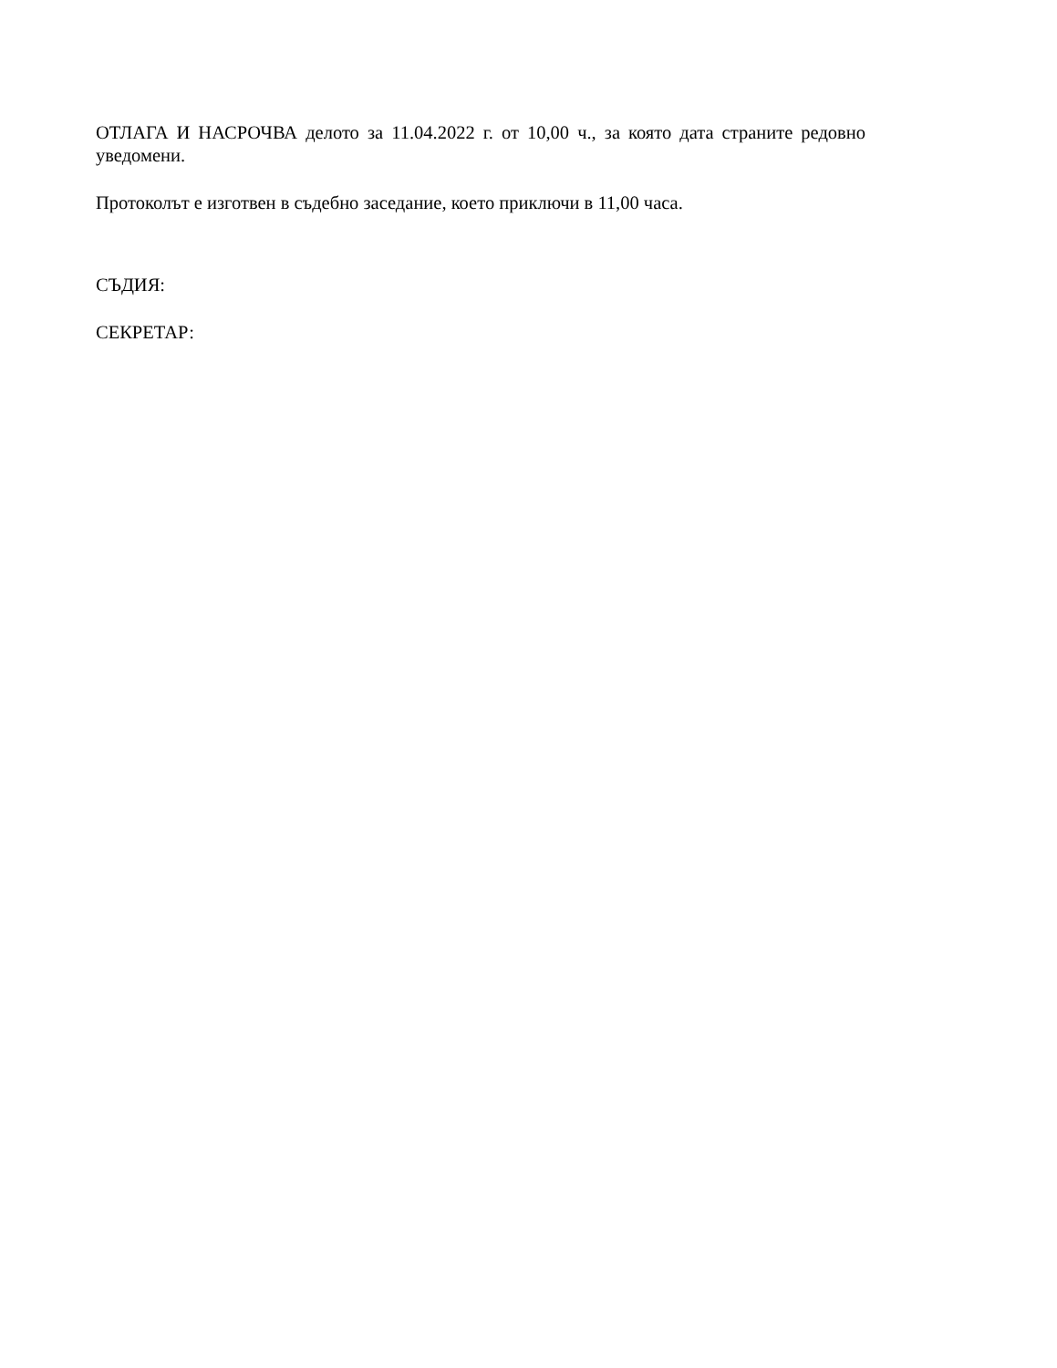ОТЛАГА И НАСРОЧВА делото за 11.04.2022 г. от 10,00 ч., за която дата страните редовно уведомени.
Протоколът е изготвен в съдебно заседание, което приключи в 11,00 часа.
СЪДИЯ:
СЕКРЕТАР: